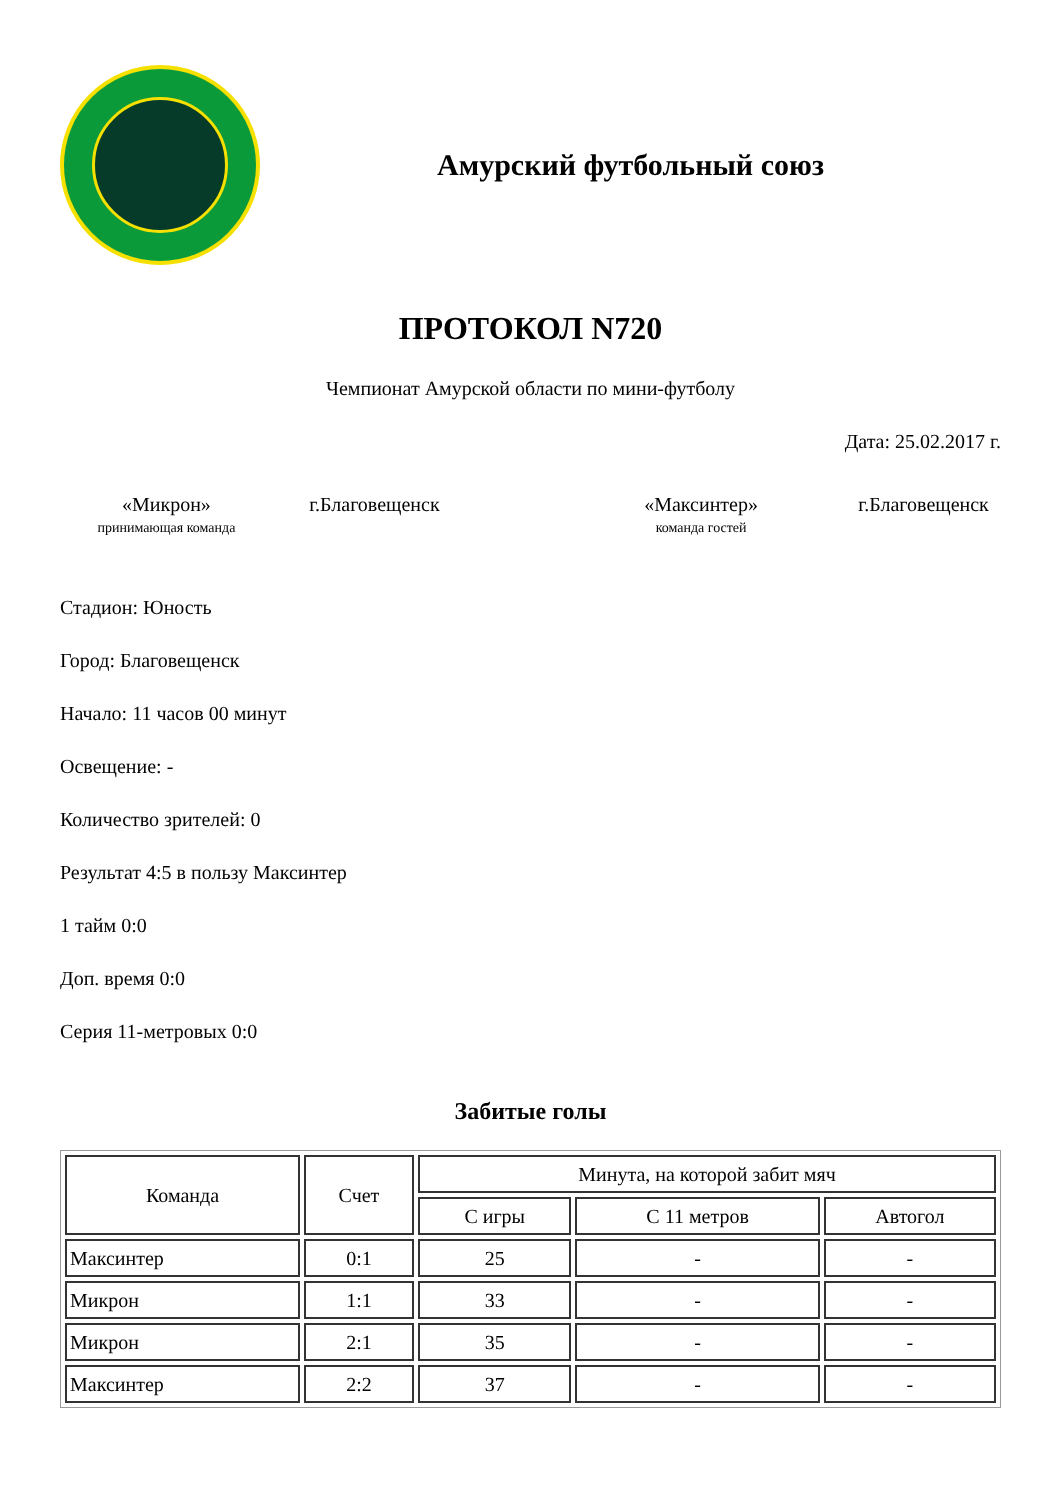Амурский футбольный союз
ПРОТОКОЛ N720
Чемпионат Амурской области по мини-футболу
Дата: 25.02.2017 г.
«Микрон»
принимающая команда
г.Благовещенск «Максинтер»
команда гостей
г.Благовещенск
Стадион: Юность
Город: Благовещенск
Начало: 11 часов 00 минут
Освещение: -
Количество зрителей: 0
Результат 4:5 в пользу Максинтер
1 тайм 0:0
Доп. время 0:0
Серия 11-метровых 0:0
Забитые голы
| Команда | Счет | Минута, на которой забит мяч | | |
| --- | --- | --- | --- | --- |
| | | С игры | С 11 метров | Автогол |
| Максинтер | 0:1 | 25 | - | - |
| Микрон | 1:1 | 33 | - | - |
| Микрон | 2:1 | 35 | - | - |
| Максинтер | 2:2 | 37 | - | - |